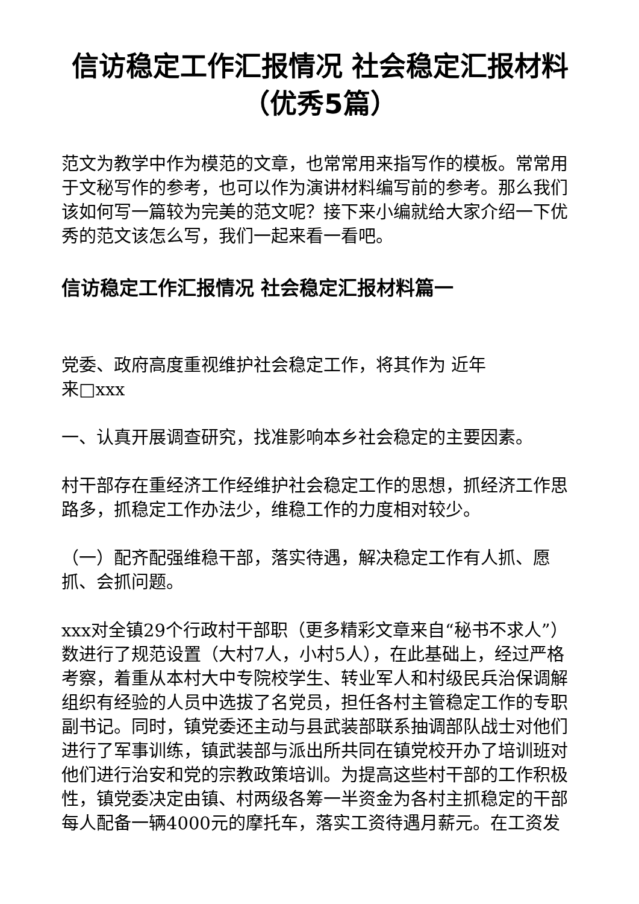信访稳定工作汇报情况 社会稳定汇报材料（优秀5篇）
范文为教学中作为模范的文章，也常常用来指写作的模板。常常用于文秘写作的参考，也可以作为演讲材料编写前的参考。那么我们该如何写一篇较为完美的范文呢？接下来小编就给大家介绍一下优秀的范文该怎么写，我们一起来看一看吧。
信访稳定工作汇报情况 社会稳定汇报材料篇一
党委、政府高度重视维护社会稳定工作，将其作为 近年
来□xxx
一、认真开展调查研究，找准影响本乡社会稳定的主要因素。
村干部存在重经济工作经维护社会稳定工作的思想，抓经济工作思路多，抓稳定工作办法少，维稳工作的力度相对较少。
（一）配齐配强维稳干部，落实待遇，解决稳定工作有人抓、愿抓、会抓问题。
xxx对全镇29个行政村干部职（更多精彩文章来自“秘书不求人”）数进行了规范设置（大村7人，小村5人），在此基础上，经过严格考察，着重从本村大中专院校学生、转业军人和村级民兵治保调解组织有经验的人员中选拔了名党员，担任各村主管稳定工作的专职副书记。同时，镇党委还主动与县武装部联系抽调部队战士对他们进行了军事训练，镇武装部与派出所共同在镇党校开办了培训班对他们进行治安和党的宗教政策培训。为提高这些村干部的工作积极性，镇党委决定由镇、村两级各筹一半资金为各村主抓稳定的干部每人配备一辆4000元的摩托车，落实工资待遇月薪元。在工资发